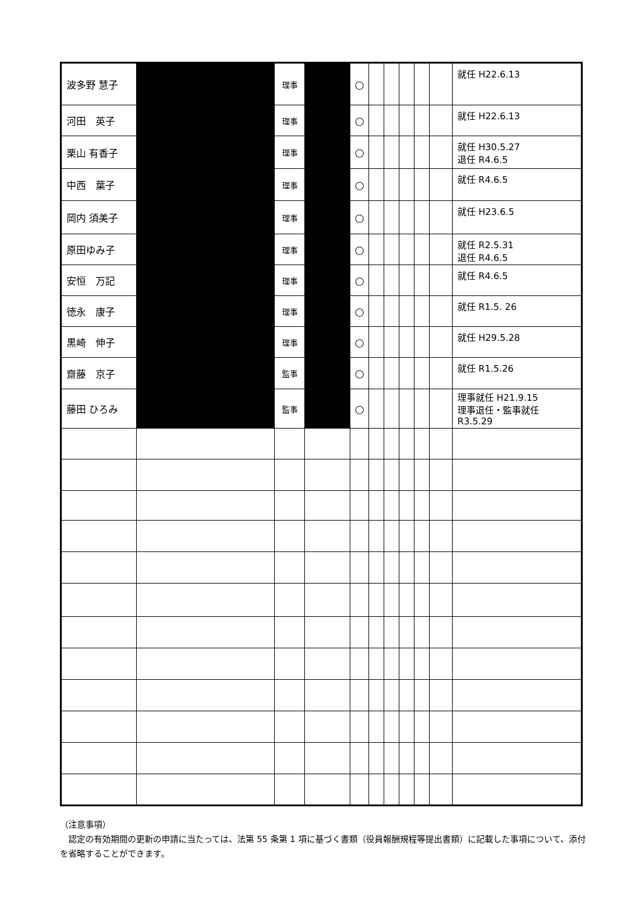| 波多野 慧子 | | 理事 | | ○ | | | | | | 就任 H22.6.13 |
| 河田 英子 | | 理事 | | ○ | | | | | | 就任 H22.6.13 |
| 栗山 有香子 | | 理事 | | ○ | | | | | | 就任 H30.5.27 退任 R4.6.5 |
| 中西 葉子 | | 理事 | | ○ | | | | | | 就任 R4.6.5 |
| 岡内 須美子 | | 理事 | | ○ | | | | | | 就任 H23.6.5 |
| 原田ゆみ子 | | 理事 | | ○ | | | | | | 就任 R2.5.31 退任 R4.6.5 |
| 安恒 万記 | | 理事 | | ○ | | | | | | 就任 R4.6.5 |
| 徳永 康子 | | 理事 | | ○ | | | | | | 就任 R1.5. 26 |
| 黒崎 伸子 | | 理事 | | ○ | | | | | | 就任 H29.5.28 |
| 齋藤 京子 | | 監事 | | ○ | | | | | | 就任 R1.5.26 |
| 藤田 ひろみ | | 監事 | | ○ | | | | | | 理事就任 H21.9.15 理事退任・監事就任 R3.5.29 |
（注意事項）
　認定の有効期間の更新の申請に当たっては、法第 55 条第 1 項に基づく書類（役員報酬規程等提出書類）に記載した事項について、添付を省略することができます。